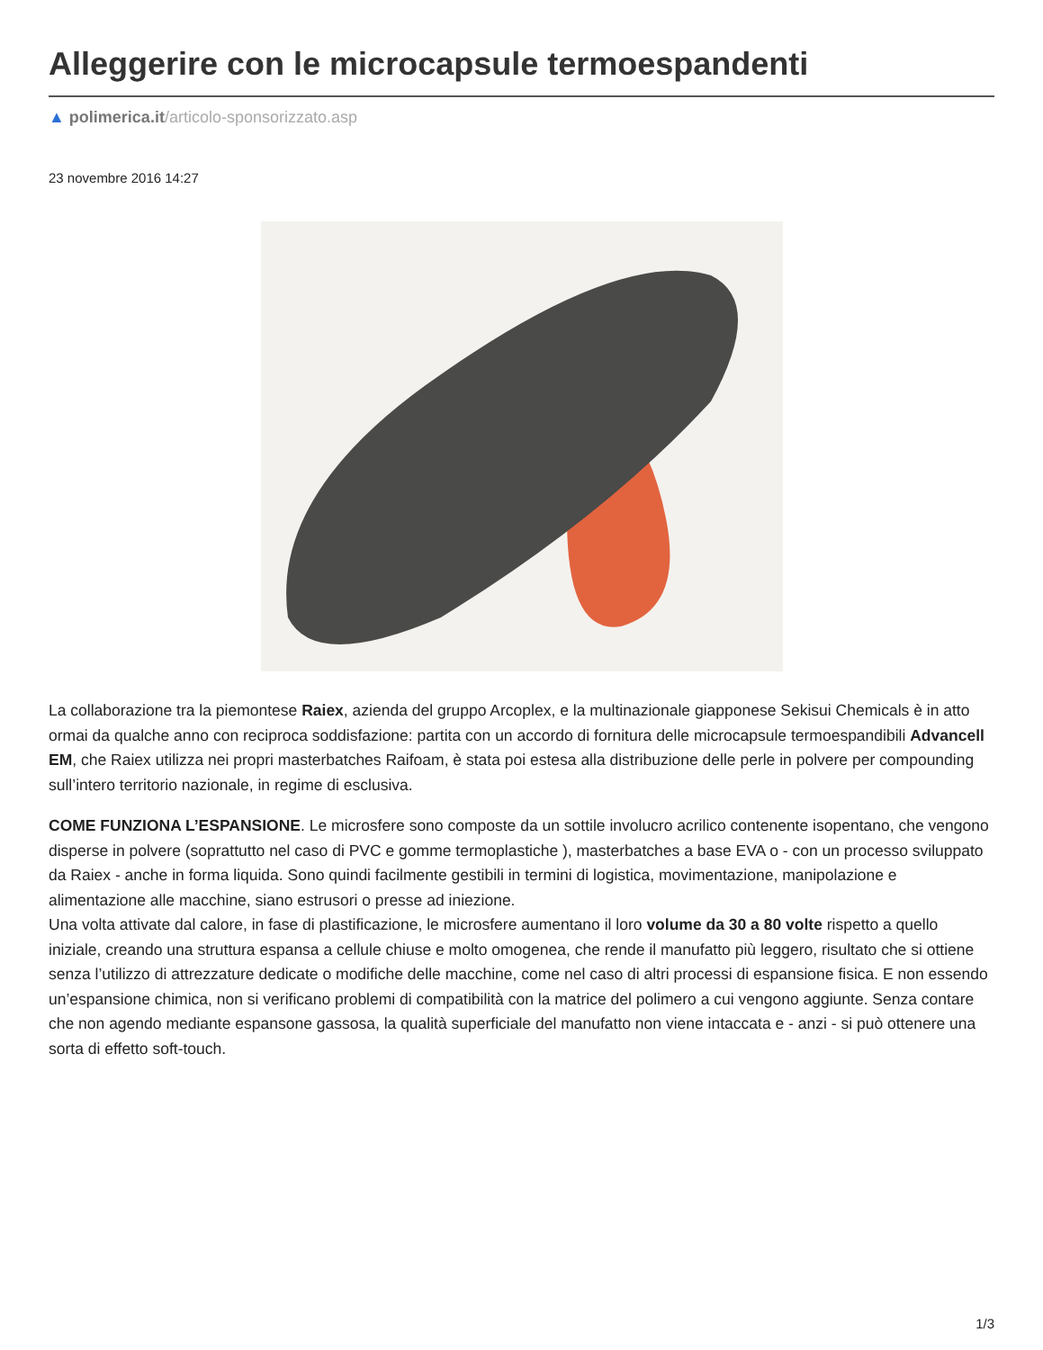Alleggerire con le microcapsule termoespandenti
▲ polimerica.it/articolo-sponsorizzato.asp
23 novembre 2016 14:27
La collaborazione tra la piemontese Raiex, azienda del gruppo Arcoplex, e la multinazionale giapponese Sekisui Chemicals è in atto ormai da qualche anno con reciproca soddisfazione: partita con un accordo di fornitura delle microcapsule termoespandibili Advancell EM, che Raiex utilizza nei propri masterbatches Raifoam, è stata poi estesa alla distribuzione delle perle in polvere per compounding sull’intero territorio nazionale, in regime di esclusiva.
COME FUNZIONA L’ESPANSIONE. Le microsfere sono composte da un sottile involucro acrilico contenente isopentano, che vengono disperse in polvere (soprattutto nel caso di PVC e gomme termoplastiche ), masterbatches a base EVA o - con un processo sviluppato da Raiex - anche in forma liquida. Sono quindi facilmente gestibili in termini di logistica, movimentazione, manipolazione e alimentazione alle macchine, siano estrusori o presse ad iniezione.
Una volta attivate dal calore, in fase di plastificazione, le microsfere aumentano il loro volume da 30 a 80 volte rispetto a quello iniziale, creando una struttura espansa a cellule chiuse e molto omogenea, che rende il manufatto più leggero, risultato che si ottiene senza l’utilizzo di attrezzature dedicate o modifiche delle macchine, come nel caso di altri processi di espansione fisica. E non essendo un’espansione chimica, non si verificano problemi di compatibilità con la matrice del polimero a cui vengono aggiunte. Senza contare che non agendo mediante espansone gassosa, la qualità superficiale del manufatto non viene intaccata e - anzi - si può ottenere una sorta di effetto soft-touch.
1/3